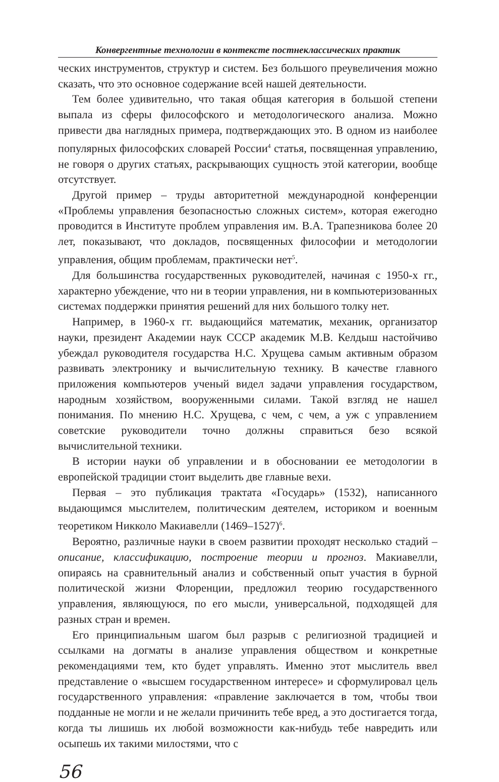Конвергентные технологии в контексте постнеклассических практик
ческих инструментов, структур и систем. Без большого преувеличения можно сказать, что это основное содержание всей нашей деятельности.
Тем более удивительно, что такая общая категория в большой степени выпала из сферы философского и методологического анализа. Можно привести два наглядных примера, подтверждающих это. В одном из наиболее популярных философских словарей России<sup>4</sup> статья, посвященная управлению, не говоря о других статьях, раскрывающих сущность этой категории, вообще отсутствует.
Другой пример – труды авторитетной международной конференции «Проблемы управления безопасностью сложных систем», которая ежегодно проводится в Институте проблем управления им. В.А. Трапезникова более 20 лет, показывают, что докладов, посвященных философии и методологии управления, общим проблемам, практически нет<sup>5</sup>.
Для большинства государственных руководителей, начиная с 1950-х гг., характерно убеждение, что ни в теории управления, ни в компьютеризованных системах поддержки принятия решений для них большого толку нет.
Например, в 1960-х гг. выдающийся математик, механик, организатор науки, президент Академии наук СССР академик М.В. Келдыш настойчиво убеждал руководителя государства Н.С. Хрущева самым активным образом развивать электронику и вычислительную технику. В качестве главного приложения компьютеров ученый видел задачи управления государством, народным хозяйством, вооруженными силами. Такой взгляд не нашел понимания. По мнению Н.С. Хрущева, с чем, с чем, а уж с управлением советские руководители точно должны справиться безо всякой вычислительной техники.
В истории науки об управлении и в обосновании ее методологии в европейской традиции стоит выделить две главные вехи.
Первая – это публикация трактата «Государь» (1532), написанного выдающимся мыслителем, политическим деятелем, историком и военным теоретиком Никколо Макиавелли (1469–1527)<sup>6</sup>.
Вероятно, различные науки в своем развитии проходят несколько стадий – описание, классификацию, построение теории и прогноз. Макиавелли, опираясь на сравнительный анализ и собственный опыт участия в бурной политической жизни Флоренции, предложил теорию государственного управления, являющуюся, по его мысли, универсальной, подходящей для разных стран и времен.
Его принципиальным шагом был разрыв с религиозной традицией и ссылками на догматы в анализе управления обществом и конкретные рекомендациями тем, кто будет управлять. Именно этот мыслитель ввел представление о «высшем государственном интересе» и сформулировал цель государственного управления: «правление заключается в том, чтобы твои подданные не могли и не желали причинить тебе вред, а это достигается тогда, когда ты лишишь их любой возможности как-нибудь тебе навредить или осыпешь их такими милостями, что с
56